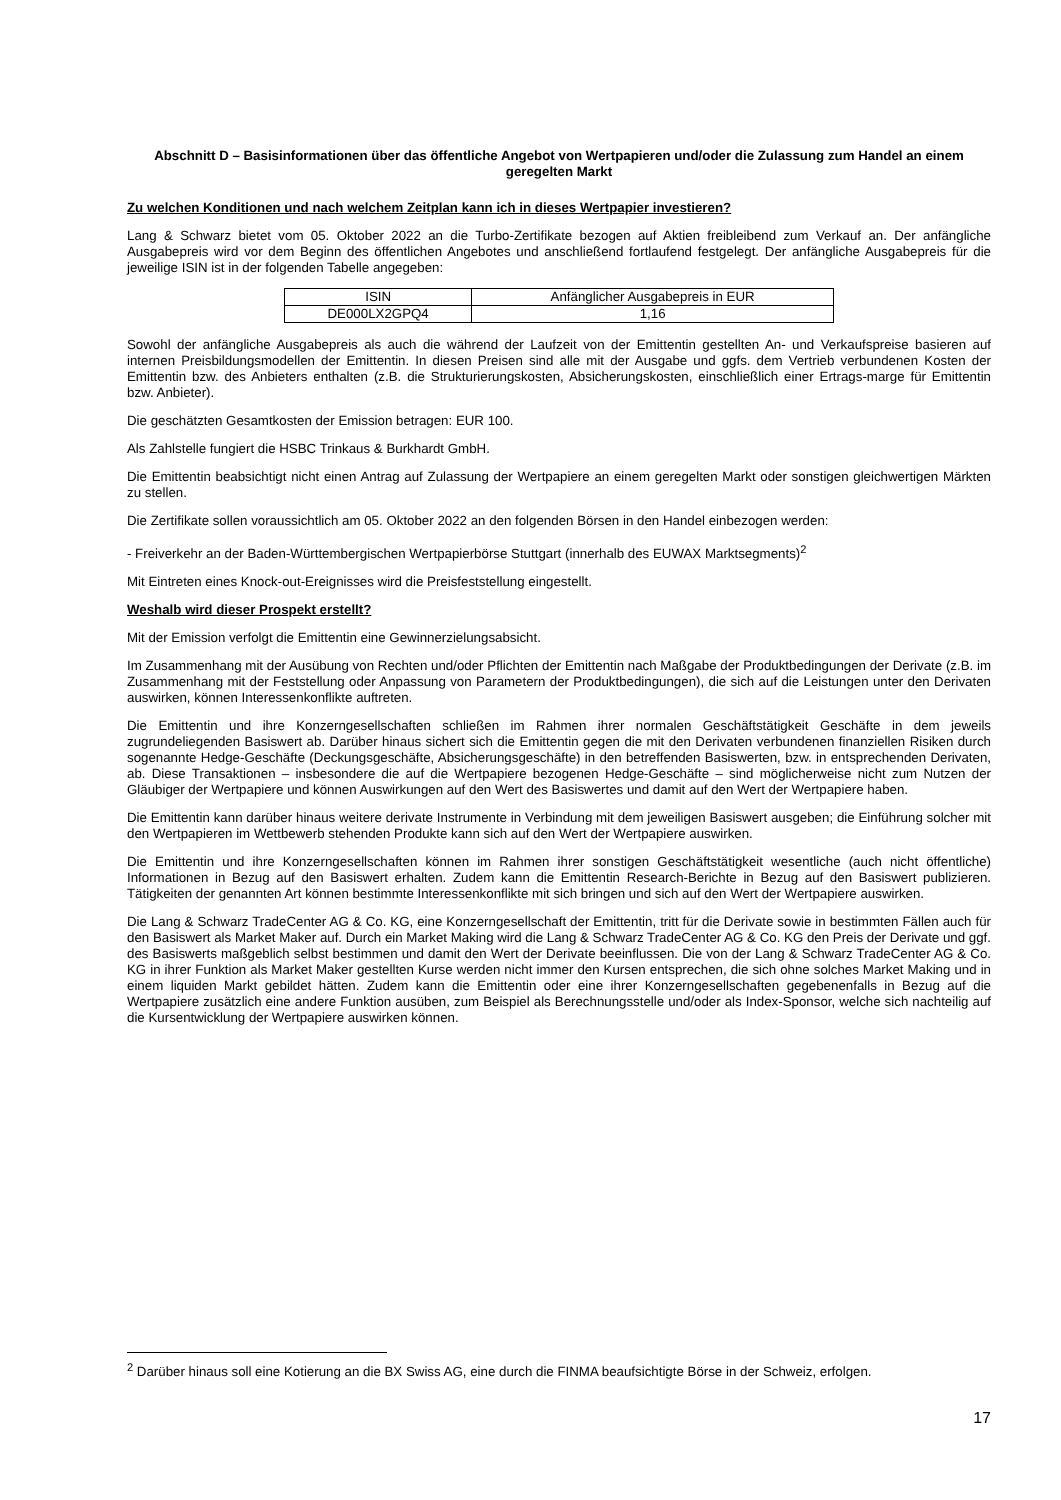Abschnitt D – Basisinformationen über das öffentliche Angebot von Wertpapieren und/oder die Zulassung zum Handel an einem geregelten Markt
Zu welchen Konditionen und nach welchem Zeitplan kann ich in dieses Wertpapier investieren?
Lang & Schwarz bietet vom 05. Oktober 2022 an die Turbo-Zertifikate bezogen auf Aktien freibleibend zum Verkauf an. Der anfängliche Ausgabepreis wird vor dem Beginn des öffentlichen Angebotes und anschließend fortlaufend festgelegt. Der anfängliche Ausgabepreis für die jeweilige ISIN ist in der folgenden Tabelle angegeben:
| ISIN | Anfänglicher Ausgabepreis in EUR |
| DE000LX2GPQ4 | 1,16 |
Sowohl der anfängliche Ausgabepreis als auch die während der Laufzeit von der Emittentin gestellten An- und Verkaufspreise basieren auf internen Preisbildungsmodellen der Emittentin. In diesen Preisen sind alle mit der Ausgabe und ggfs. dem Vertrieb verbundenen Kosten der Emittentin bzw. des Anbieters enthalten (z.B. die Strukturierungskosten, Absicherungskosten, einschließlich einer Ertrags-marge für Emittentin bzw. Anbieter).
Die geschätzten Gesamtkosten der Emission betragen: EUR 100.
Als Zahlstelle fungiert die HSBC Trinkaus & Burkhardt GmbH.
Die Emittentin beabsichtigt nicht einen Antrag auf Zulassung der Wertpapiere an einem geregelten Markt oder sonstigen gleichwertigen Märkten zu stellen.
Die Zertifikate sollen voraussichtlich am 05. Oktober 2022 an den folgenden Börsen in den Handel einbezogen werden:
- Freiverkehr an der Baden-Württembergischen Wertpapierbörse Stuttgart (innerhalb des EUWAX Marktsegments)<sup>2</sup>
Mit Eintreten eines Knock-out-Ereignisses wird die Preisfeststellung eingestellt.
Weshalb wird dieser Prospekt erstellt?
Mit der Emission verfolgt die Emittentin eine Gewinnerzielungsabsicht.
Im Zusammenhang mit der Ausübung von Rechten und/oder Pflichten der Emittentin nach Maßgabe der Produktbedingungen der Derivate (z.B. im Zusammenhang mit der Feststellung oder Anpassung von Parametern der Produktbedingungen), die sich auf die Leistungen unter den Derivaten auswirken, können Interessenkonflikte auftreten.
Die Emittentin und ihre Konzerngesellschaften schließen im Rahmen ihrer normalen Geschäftstätigkeit Geschäfte in dem jeweils zugrundeliegenden Basiswert ab. Darüber hinaus sichert sich die Emittentin gegen die mit den Derivaten verbundenen finanziellen Risiken durch sogenannte Hedge-Geschäfte (Deckungsgeschäfte, Absicherungsgeschäfte) in den betreffenden Basiswerten, bzw. in entsprechenden Derivaten, ab. Diese Transaktionen – insbesondere die auf die Wertpapiere bezogenen Hedge-Geschäfte – sind möglicherweise nicht zum Nutzen der Gläubiger der Wertpapiere und können Auswirkungen auf den Wert des Basiswertes und damit auf den Wert der Wertpapiere haben.
Die Emittentin kann darüber hinaus weitere derivate Instrumente in Verbindung mit dem jeweiligen Basiswert ausgeben; die Einführung solcher mit den Wertpapieren im Wettbewerb stehenden Produkte kann sich auf den Wert der Wertpapiere auswirken.
Die Emittentin und ihre Konzerngesellschaften können im Rahmen ihrer sonstigen Geschäftstätigkeit wesentliche (auch nicht öffentliche) Informationen in Bezug auf den Basiswert erhalten. Zudem kann die Emittentin Research-Berichte in Bezug auf den Basiswert publizieren. Tätigkeiten der genannten Art können bestimmte Interessenkonflikte mit sich bringen und sich auf den Wert der Wertpapiere auswirken.
Die Lang & Schwarz TradeCenter AG & Co. KG, eine Konzerngesellschaft der Emittentin, tritt für die Derivate sowie in bestimmten Fällen auch für den Basiswert als Market Maker auf. Durch ein Market Making wird die Lang & Schwarz TradeCenter AG & Co. KG den Preis der Derivate und ggf. des Basiswerts maßgeblich selbst bestimmen und damit den Wert der Derivate beeinflussen. Die von der Lang & Schwarz TradeCenter AG & Co. KG in ihrer Funktion als Market Maker gestellten Kurse werden nicht immer den Kursen entsprechen, die sich ohne solches Market Making und in einem liquiden Markt gebildet hätten. Zudem kann die Emittentin oder eine ihrer Konzerngesellschaften gegebenenfalls in Bezug auf die Wertpapiere zusätzlich eine andere Funktion ausüben, zum Beispiel als Berechnungsstelle und/oder als Index-Sponsor, welche sich nachteilig auf die Kursentwicklung der Wertpapiere auswirken können.
<sup>2</sup> Darüber hinaus soll eine Kotierung an die BX Swiss AG, eine durch die FINMA beaufsichtigte Börse in der Schweiz, erfolgen.
17